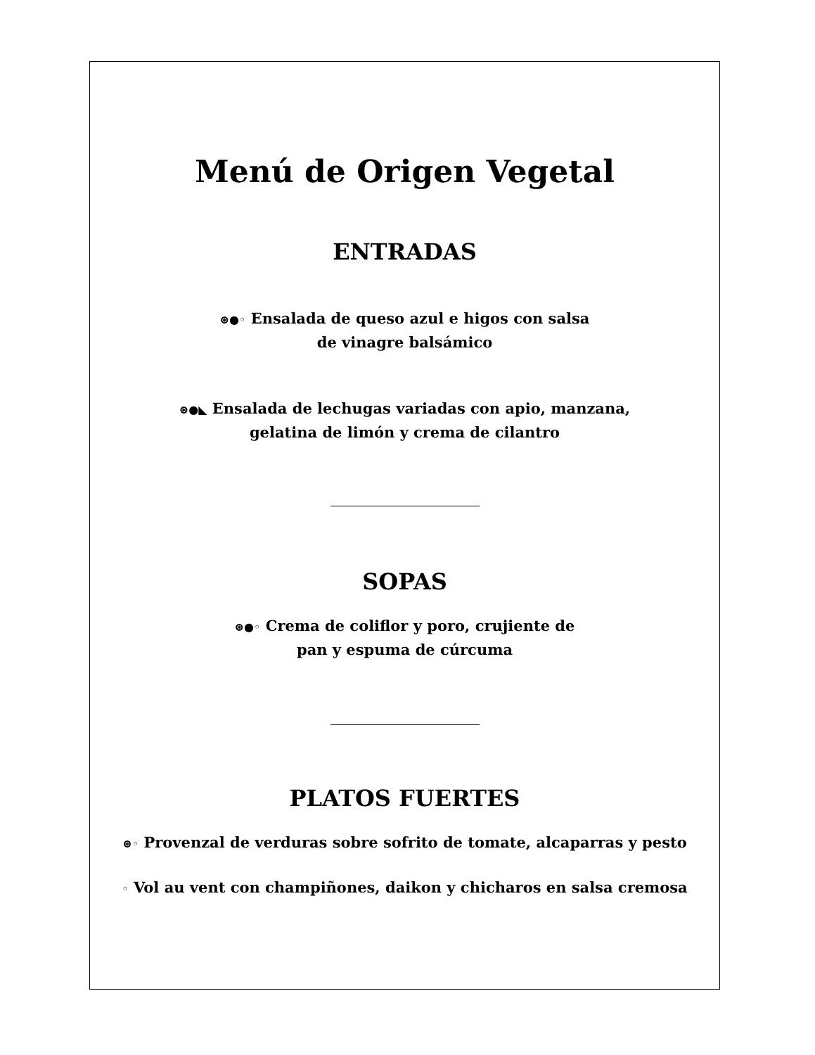Menú de Origen Vegetal
ENTRADAS
⊛●◦ Ensalada de queso azul e higos con salsa
de vinagre balsámico
⊛●◣ Ensalada de lechugas variadas con apio, manzana,
gelatina de limón y crema de cilantro
SOPAS
⊛●◦ Crema de coliflor y poro, crujiente de
pan y espuma de cúrcuma
PLATOS FUERTES
⊛◦ Provenzal de verduras sobre sofrito de tomate, alcaparras y pesto
◦ Vol au vent con champiñones, daikon y chicharos en salsa cremosa